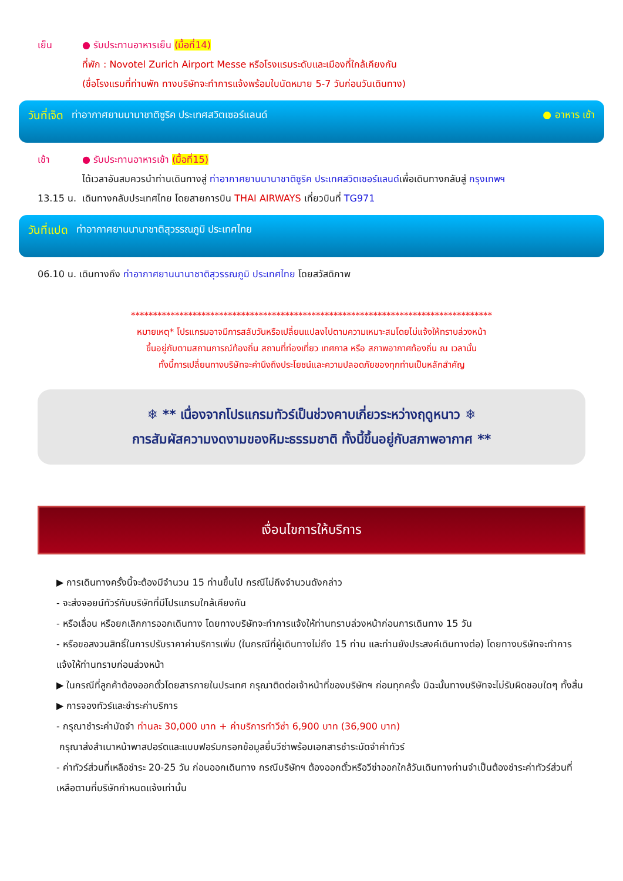เย็น ● รับประทานอาหารเย็น (มื้อที่14)
ที่พัก : Novotel Zurich Airport Messe หรือโรงแรมระดับและเมืองที่ใกล้เคียงกัน
(ชื่อโรงแรมที่ท่านพัก ทางบริษัทจะทำการแจ้งพร้อมใบนัดหมาย 5-7 วันก่อนวันเดินทาง)
วันที่เจ็ด ท่าอากาศยานนานาชาติซูริค ประเทศสวิตเซอร์แลนด์ ● อาหาร เช้า
เช้า ● รับประทานอาหารเช้า (มื้อที่15)
ได้เวลาอันสมควรนำท่านเดินทางสู่ ท่าอากาศยานนานาชาติซูริค ประเทศสวิตเซอร์แลนด์เพื่อเดินทางกลับสู่ กรุงเทพฯ
13.15 น. เดินทางกลับประเทศไทย โดยสายการบิน THAI AIRWAYS เที่ยวบินที่ TG971
วันที่แปด ท่าอากาศยานนานาชาติสุวรรณภูมิ ประเทศไทย
06.10 น. เดินทางถึง ท่าอากาศยานนานาชาติสุวรรณภูมิ ประเทศไทย โดยสวัสดิภาพ
**********************************************************************************
หมายเหตุ* โปรแกรมอาจมีการสลับวันหรือเปลี่ยนแปลงไปตามความเหมาะสมโดยไม่แจ้งให้ทราบล่วงหน้า
ขึ้นอยู่กับตามสถานการณ์ท้องถิ่น สถานที่ท่องเที่ยว เทศกาล หรือ สภาพอากาศท้องถิ่น ณ เวลานั้น
ทั้งนี้การเปลี่ยนทางบริษัทจะคำนึงถึงประโยชน์และความปลอดภัยของทุกท่านเป็นหลักสำคัญ
❄ ** เนื่องจากโปรแกรมทัวร์เป็นช่วงคาบเกี่ยวระหว่างฤดูหนาว ❄
การสัมผัสความงดงามของหิมะธรรมชาติ ทั้งนี้ขึ้นอยู่กับสภาพอากาศ **
เงื่อนไขการให้บริการ
▶ การเดินทางครั้งนี้จะต้องมีจำนวน 15 ท่านขึ้นไป กรณีไม่ถึงจำนวนดังกล่าว
- จะส่งจอยน์ทัวร์กับบริษัทที่มีโปรแกรมใกล้เคียงกัน
- หรือเลื่อน หรือยกเลิกการออกเดินทาง โดยทางบริษัทจะทำการแจ้งให้ท่านทราบล่วงหน้าก่อนการเดินทาง 15 วัน
- หรือขอสงวนสิทธิ์ในการปรับราคาค่าบริการเพิ่ม (ในกรณีที่ผู้เดินทางไม่ถึง 15 ท่าน และท่านยังประสงค์เดินทางต่อ) โดยทางบริษัทจะทำการแจ้งให้ท่านทราบก่อนล่วงหน้า
▶ ในกรณีที่ลูกค้าต้องออกตั๋วโดยสารภายในประเทศ กรุณาติดต่อเจ้าหน้าที่ของบริษัทฯ ก่อนทุกครั้ง มิฉะนั้นทางบริษัทจะไม่รับผิดชอบใดๆ ทั้งสิ้น
▶ การจองทัวร์และชำระค่าบริการ
- กรุณาชำระค่ามัดจำ ท่านละ 30,000 บาท + ค่าบริการทำวีซ่า 6,900 บาท (36,900 บาท)
กรุณาส่งสำเนาหน้าพาสปอร์ตและแบบฟอร์มกรอกข้อมูลยื่นวีซ่าพร้อมเอกสารชำระมัดจำค่าทัวร์
- ค่าทัวร์ส่วนที่เหลือชำระ 20-25 วัน ก่อนออกเดินทาง กรณีบริษัทฯ ต้องออกตั๋วหรือวีซ่าออกใกล้วันเดินทางท่านจำเป็นต้องชำระค่าทัวร์ส่วนที่เหลือตามที่บริษัทกำหนดแจ้งเท่านั้น